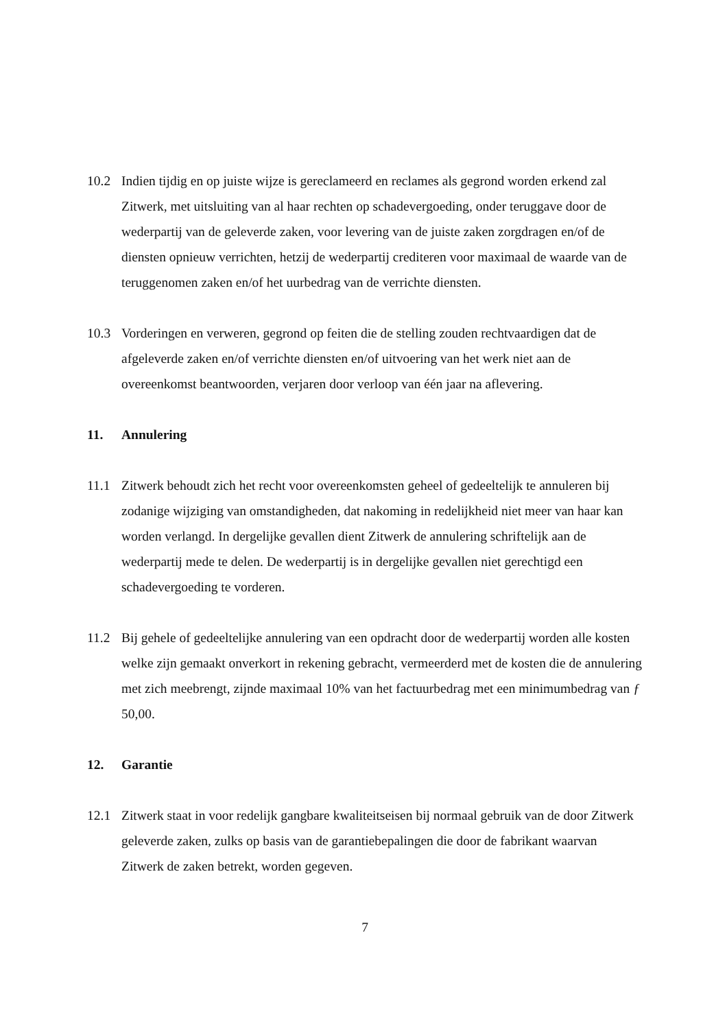10.2 Indien tijdig en op juiste wijze is gereclameerd en reclames als gegrond worden erkend zal Zitwerk, met uitsluiting van al haar rechten op schadevergoeding, onder teruggave door de wederpartij van de geleverde zaken, voor levering van de juiste zaken zorgdragen en/of de diensten opnieuw verrichten, hetzij de wederpartij crediteren voor maximaal de waarde van de teruggenomen zaken en/of het uurbedrag van de verrichte diensten.
10.3 Vorderingen en verweren, gegrond op feiten die de stelling zouden rechtvaardigen dat de afgeleverde zaken en/of verrichte diensten en/of uitvoering van het werk niet aan de overeenkomst beantwoorden, verjaren door verloop van één jaar na aflevering.
11. Annulering
11.1 Zitwerk behoudt zich het recht voor overeenkomsten geheel of gedeeltelijk te annuleren bij zodanige wijziging van omstandigheden, dat nakoming in redelijkheid niet meer van haar kan worden verlangd. In dergelijke gevallen dient Zitwerk de annulering schriftelijk aan de wederpartij mede te delen. De wederpartij is in dergelijke gevallen niet gerechtigd een schadevergoeding te vorderen.
11.2 Bij gehele of gedeeltelijke annulering van een opdracht door de wederpartij worden alle kosten welke zijn gemaakt onverkort in rekening gebracht, vermeerderd met de kosten die de annulering met zich meebrengt, zijnde maximaal 10% van het factuurbedrag met een minimumbedrag van ƒ 50,00.
12. Garantie
12.1 Zitwerk staat in voor redelijk gangbare kwaliteitseisen bij normaal gebruik van de door Zitwerk geleverde zaken, zulks op basis van de garantiebepalingen die door de fabrikant waarvan Zitwerk de zaken betrekt, worden gegeven.
7